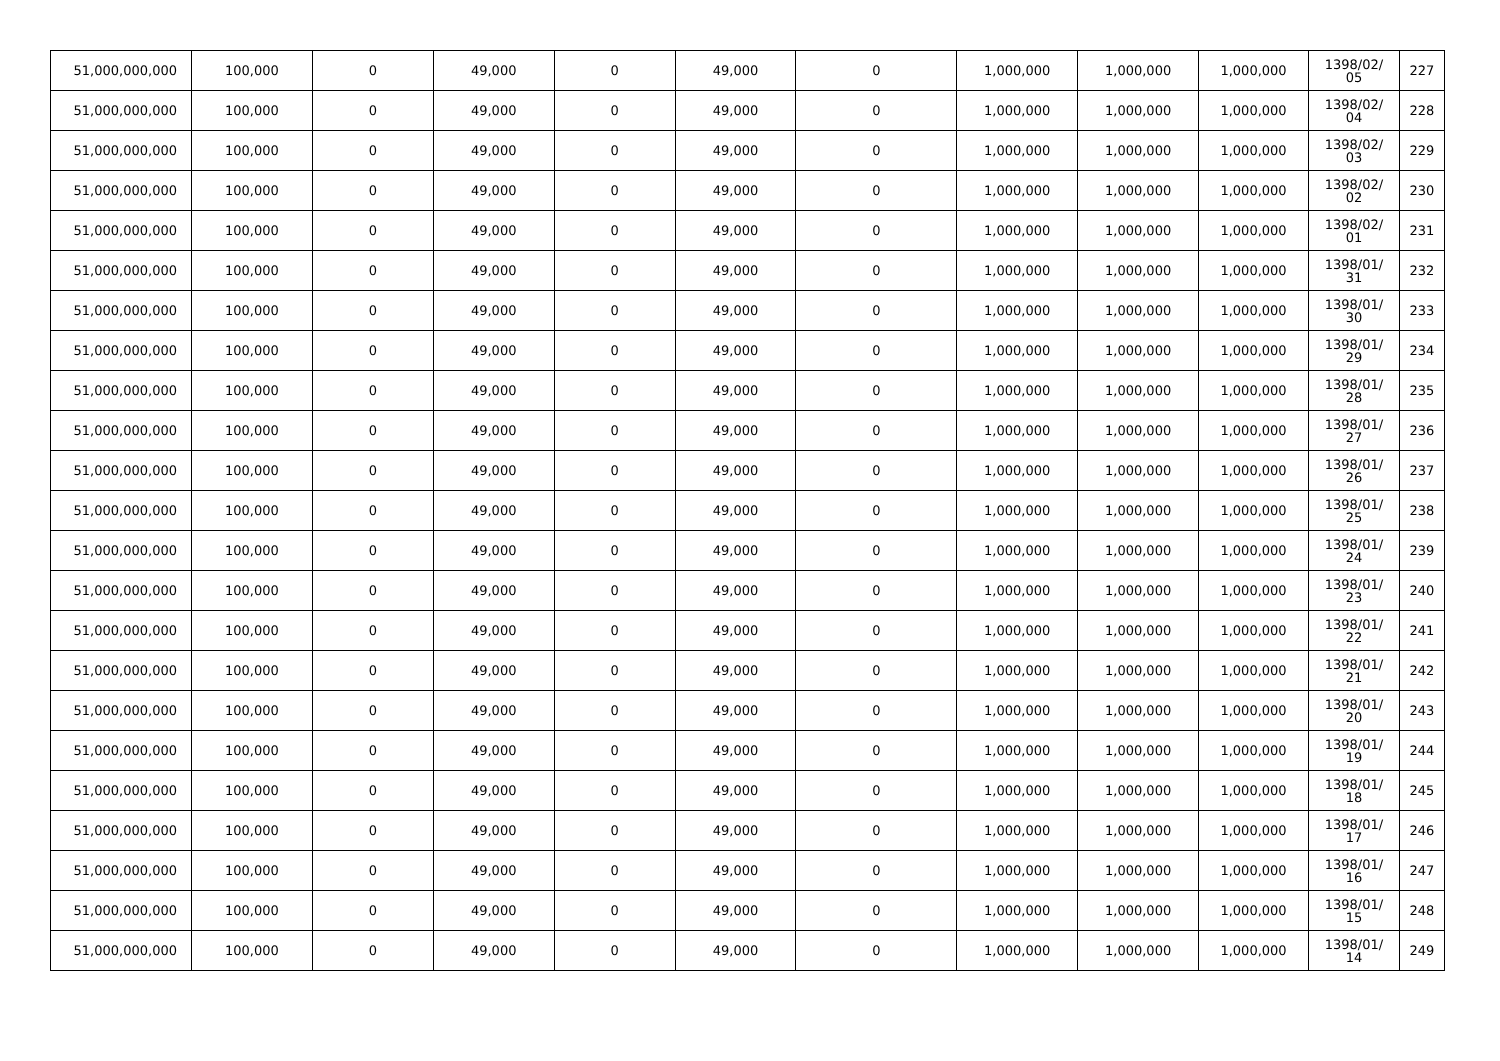| 51,000,000,000 | 100,000 | 0 | 49,000 | 0 | 49,000 | 0 | 1,000,000 | 1,000,000 | 1,000,000 | 1398/02/ 05 | 227 |
| 51,000,000,000 | 100,000 | 0 | 49,000 | 0 | 49,000 | 0 | 1,000,000 | 1,000,000 | 1,000,000 | 1398/02/ 04 | 228 |
| 51,000,000,000 | 100,000 | 0 | 49,000 | 0 | 49,000 | 0 | 1,000,000 | 1,000,000 | 1,000,000 | 1398/02/ 03 | 229 |
| 51,000,000,000 | 100,000 | 0 | 49,000 | 0 | 49,000 | 0 | 1,000,000 | 1,000,000 | 1,000,000 | 1398/02/ 02 | 230 |
| 51,000,000,000 | 100,000 | 0 | 49,000 | 0 | 49,000 | 0 | 1,000,000 | 1,000,000 | 1,000,000 | 1398/02/ 01 | 231 |
| 51,000,000,000 | 100,000 | 0 | 49,000 | 0 | 49,000 | 0 | 1,000,000 | 1,000,000 | 1,000,000 | 1398/01/ 31 | 232 |
| 51,000,000,000 | 100,000 | 0 | 49,000 | 0 | 49,000 | 0 | 1,000,000 | 1,000,000 | 1,000,000 | 1398/01/ 30 | 233 |
| 51,000,000,000 | 100,000 | 0 | 49,000 | 0 | 49,000 | 0 | 1,000,000 | 1,000,000 | 1,000,000 | 1398/01/ 29 | 234 |
| 51,000,000,000 | 100,000 | 0 | 49,000 | 0 | 49,000 | 0 | 1,000,000 | 1,000,000 | 1,000,000 | 1398/01/ 28 | 235 |
| 51,000,000,000 | 100,000 | 0 | 49,000 | 0 | 49,000 | 0 | 1,000,000 | 1,000,000 | 1,000,000 | 1398/01/ 27 | 236 |
| 51,000,000,000 | 100,000 | 0 | 49,000 | 0 | 49,000 | 0 | 1,000,000 | 1,000,000 | 1,000,000 | 1398/01/ 26 | 237 |
| 51,000,000,000 | 100,000 | 0 | 49,000 | 0 | 49,000 | 0 | 1,000,000 | 1,000,000 | 1,000,000 | 1398/01/ 25 | 238 |
| 51,000,000,000 | 100,000 | 0 | 49,000 | 0 | 49,000 | 0 | 1,000,000 | 1,000,000 | 1,000,000 | 1398/01/ 24 | 239 |
| 51,000,000,000 | 100,000 | 0 | 49,000 | 0 | 49,000 | 0 | 1,000,000 | 1,000,000 | 1,000,000 | 1398/01/ 23 | 240 |
| 51,000,000,000 | 100,000 | 0 | 49,000 | 0 | 49,000 | 0 | 1,000,000 | 1,000,000 | 1,000,000 | 1398/01/ 22 | 241 |
| 51,000,000,000 | 100,000 | 0 | 49,000 | 0 | 49,000 | 0 | 1,000,000 | 1,000,000 | 1,000,000 | 1398/01/ 21 | 242 |
| 51,000,000,000 | 100,000 | 0 | 49,000 | 0 | 49,000 | 0 | 1,000,000 | 1,000,000 | 1,000,000 | 1398/01/ 20 | 243 |
| 51,000,000,000 | 100,000 | 0 | 49,000 | 0 | 49,000 | 0 | 1,000,000 | 1,000,000 | 1,000,000 | 1398/01/ 19 | 244 |
| 51,000,000,000 | 100,000 | 0 | 49,000 | 0 | 49,000 | 0 | 1,000,000 | 1,000,000 | 1,000,000 | 1398/01/ 18 | 245 |
| 51,000,000,000 | 100,000 | 0 | 49,000 | 0 | 49,000 | 0 | 1,000,000 | 1,000,000 | 1,000,000 | 1398/01/ 17 | 246 |
| 51,000,000,000 | 100,000 | 0 | 49,000 | 0 | 49,000 | 0 | 1,000,000 | 1,000,000 | 1,000,000 | 1398/01/ 16 | 247 |
| 51,000,000,000 | 100,000 | 0 | 49,000 | 0 | 49,000 | 0 | 1,000,000 | 1,000,000 | 1,000,000 | 1398/01/ 15 | 248 |
| 51,000,000,000 | 100,000 | 0 | 49,000 | 0 | 49,000 | 0 | 1,000,000 | 1,000,000 | 1,000,000 | 1398/01/ 14 | 249 |